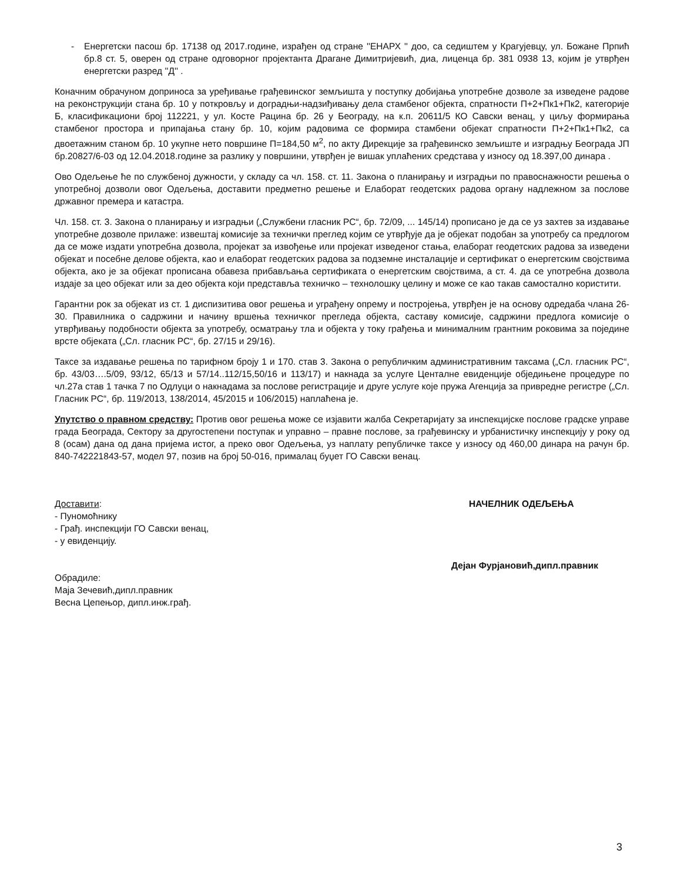- Енергетски пасош бр. 17138 од 2017.године, израђен од стране ''ЕНАРХ '' доо, са седиштем у Крагујевцу, ул. Божане Прпић бр.8 ст. 5, оверен од стране одговорног пројектанта Драгане Димитријевић, диа, лиценца бр. 381 0938 13, којим је утврђен енергетски разред ''Д'' .
Коначним обрачуном доприноса за уређивање грађевинског земљишта у поступку добијања употребне дозволе за изведене радове на реконструкцији стана бр. 10 у поткровљу и доградњи-надзиђивању дела стамбеног објекта, спратности П+2+Пк1+Пк2, категорије Б, класификациони број 112221, у ул. Косте Рацина бр. 26 у Београду, на к.п. 20611/5 КО Савски венац, у циљу формирања стамбеног простора и припајања стану бр. 10, којим радовима се формира стамбени објекат спратности П+2+Пк1+Пк2, са двоетажним станом бр. 10 укупне нето површине П=184,50 м<sup>2</sup>, по акту Дирекције за грађевинско земљиште и изградњу Београда ЈП бр.20827/6-03 од 12.04.2018.године за разлику у површини, утврђен је вишак уплаћених средстава у износу од 18.397,00 динара .
Ово Одељење ће по службеној дужности, у складу са чл. 158. ст. 11. Закона о планирању и изградњи по правоснажности решења о употребној дозволи овог Одељења, доставити предметно решење и Елаборат геодетских радова органу надлежном за послове државног премера и катастра.
Чл. 158. ст. 3. Закона о планирању и изградњи („Службени гласник РС“, бр. 72/09, ... 145/14) прописано је да се уз захтев за издавање употребне дозволе прилаже: извештај комисије за технички преглед којим се утврђује да је објекат подобан за употребу са предлогом да се може издати употребна дозвола, пројекат за извођење или пројекат изведеног стања, елаборат геодетских радова за изведени објекат и посебне делове објекта, као и елаборат геодетских радова за подземне инсталације и сертификат о енергетским својствима објекта, ако је за објекат прописана обавеза прибављања сертификата о енергетским својствима, а ст. 4. да се употребна дозвола издаје за цео објекат или за део објекта који представља техничко – технолошку целину и може се као такав самостално користити.
Гарантни рок за објекат из ст. 1 диспизитива овог решења и уграђену опрему и постројења, утврђен је на основу одредаба члана 26-30. Правилника о садржини и начину вршења техничког прегледа објекта, саставу комисије, садржини предлога комисије о утврђивању подобности објекта за употребу, осматрању тла и објекта у току грађења и минималним грантним роковима за поједине врсте објеката („Сл. гласник РС“, бр. 27/15 и 29/16).
Таксе за издавање решења по тарифном броју 1 и 170. став 3. Закона о републичким административним таксама („Сл. гласник РС“, бр. 43/03….5/09, 93/12, 65/13 и 57/14..112/15,50/16 и 113/17) и накнада за услуге Центалне евиденције обједињене процедуре по чл.27а став 1 тачка 7 по Одлуци о накнадама за послове регистрације и друге услуге које пружа Агенција за привредне регистре („Сл. Гласник РС“, бр. 119/2013, 138/2014, 45/2015 и 106/2015) наплаћена је.
Упутство о правном средству: Против овог решења може се изјавити жалба Секретаријату за инспекцијске послове градске управе града Београда, Сектору за другостепени поступак и управно – правне послове, за грађевинску и урбанистичку инспекцију у року од 8 (осам) дана од дана пријема истог, а преко овог Одељења, уз наплату републичке таксе у износу од 460,00 динара на рачун бр. 840-742221843-57, модел 97, позив на број 50-016, прималац буџет ГО Савски венац.
Доставити:
- Пуномоћнику
- Грађ. инспекцији ГО Савски венац,
- у евиденцију.
Обрадиле:
Маја Зечевић,дипл.правник
Весна Цепењор, дипл.инж.грађ.
НАЧЕЛНИК ОДЕЉЕЊА
Дејан Фурјановић,дипл.правник
3